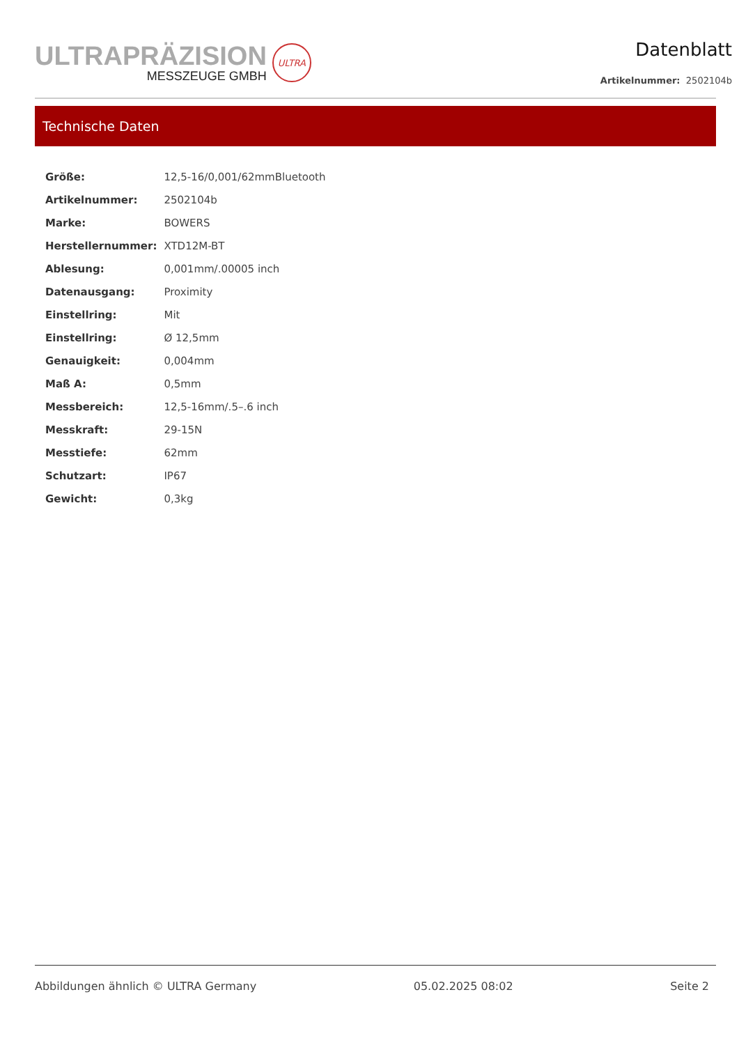ULTRAPRÄZISION
MESSZEUGE GMBH
ULTRA
Datenblatt
Artikelnummer: 2502104b
Technische Daten
| Größe: | 12,5-16/0,001/62mmBluetooth |
| Artikelnummer: | 2502104b |
| Marke: | BOWERS |
| Herstellernummer: | XTD12M-BT |
| Ablesung: | 0,001mm/.00005 inch |
| Datenausgang: | Proximity |
| Einstellring: | Mit |
| Einstellring: | Ø 12,5mm |
| Genauigkeit: | 0,004mm |
| Maß A: | 0,5mm |
| Messbereich: | 12,5-16mm/.5–.6 inch |
| Messkraft: | 29-15N |
| Messtiefe: | 62mm |
| Schutzart: | IP67 |
| Gewicht: | 0,3kg |
Abbildungen ähnlich © ULTRA Germany 05.02.2025 08:02 Seite 2